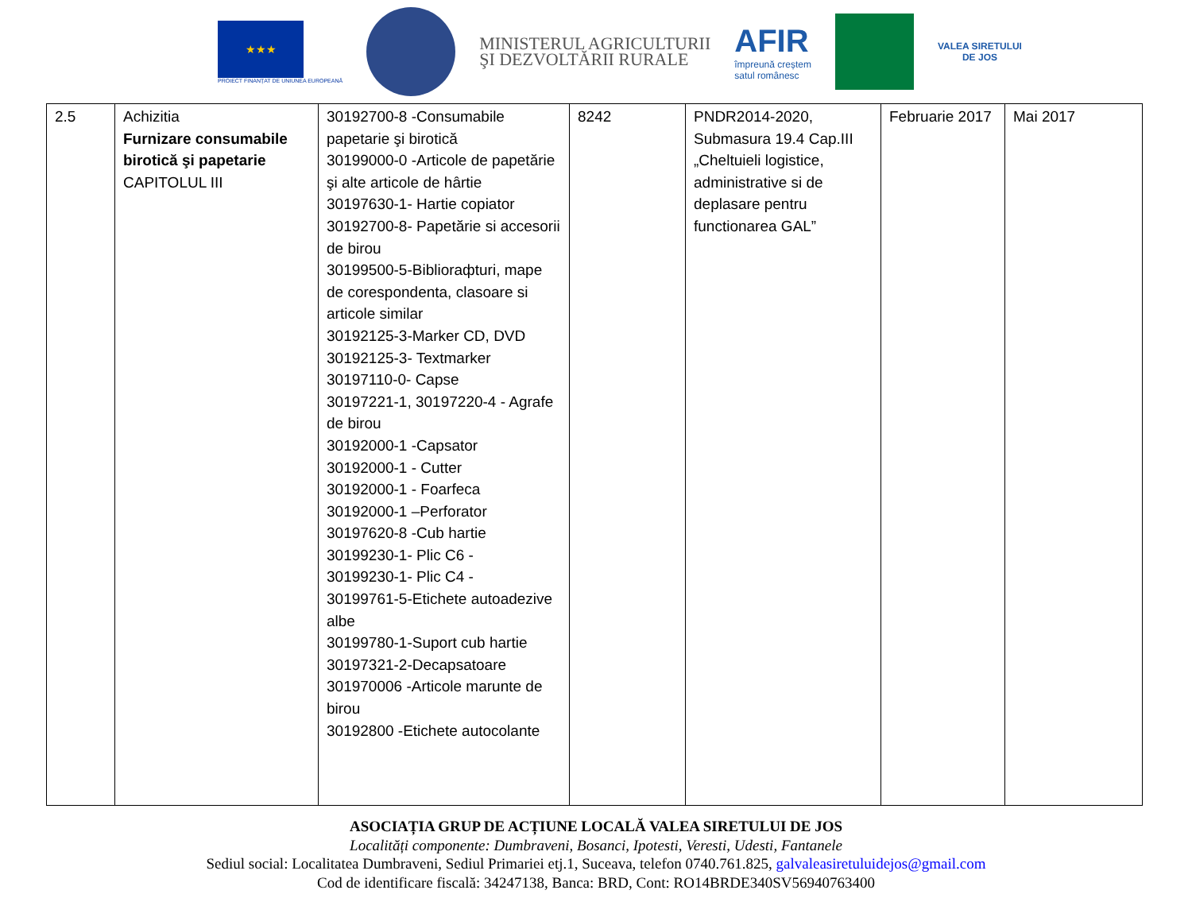★★★
PROIECT FINANȚAT DE UNIUNEA EUROPEANĂ
MINISTERUL AGRICULTURII
ŞI DEZVOLTĂRII RURALE
AFIR
împreună creștem
satul românesc
VALEA SIRETULUI
DE JOS
| 2.5 | Achizitia Furnizare consumabile birotică şi papetarie CAPITOLUL III | 30192700-8 -Consumabile papetarie şi birotică 30199000-0 -Articole de papetărie şi alte articole de hârtie 30197630-1- Hartie copiator 30192700-8- Papetărie si accesorii de birou 30199500-5-Biblioraфturi, mape de corespondenta, clasoare si articole similar 30192125-3-Marker CD, DVD 30192125-3- Textmarker 30197110-0- Capse 30197221-1, 30197220-4 - Agrafe de birou 30192000-1 -Capsator 30192000-1 - Cutter 30192000-1 - Foarfeca 30192000-1 –Perforator 30197620-8 -Cub hartie 30199230-1- Plic C6 - 30199230-1- Plic C4 - 30199761-5-Etichete autoadezive albe 30199780-1-Suport cub hartie 30197321-2-Decapsatoare 301970006 -Articole marunte de birou 30192800 -Etichete autocolante | 8242 | PNDR2014-2020, Submasura 19.4 Cap.III „Cheltuieli logistice, administrative si de deplasare pentru functionarea GAL” | Februarie 2017 | Mai 2017 |
ASOCIAȚIA GRUP DE ACȚIUNE LOCALĂ VALEA SIRETULUI DE JOS
Localități componente: Dumbraveni, Bosanci, Ipotesti, Veresti, Udesti, Fantanele
Sediul social: Localitatea Dumbraveni, Sediul Primariei etj.1, Suceava, telefon 0740.761.825, galvaleasiretuluidejos@gmail.com
Cod de identificare fiscală: 34247138, Banca: BRD, Cont: RO14BRDE340SV56940763400